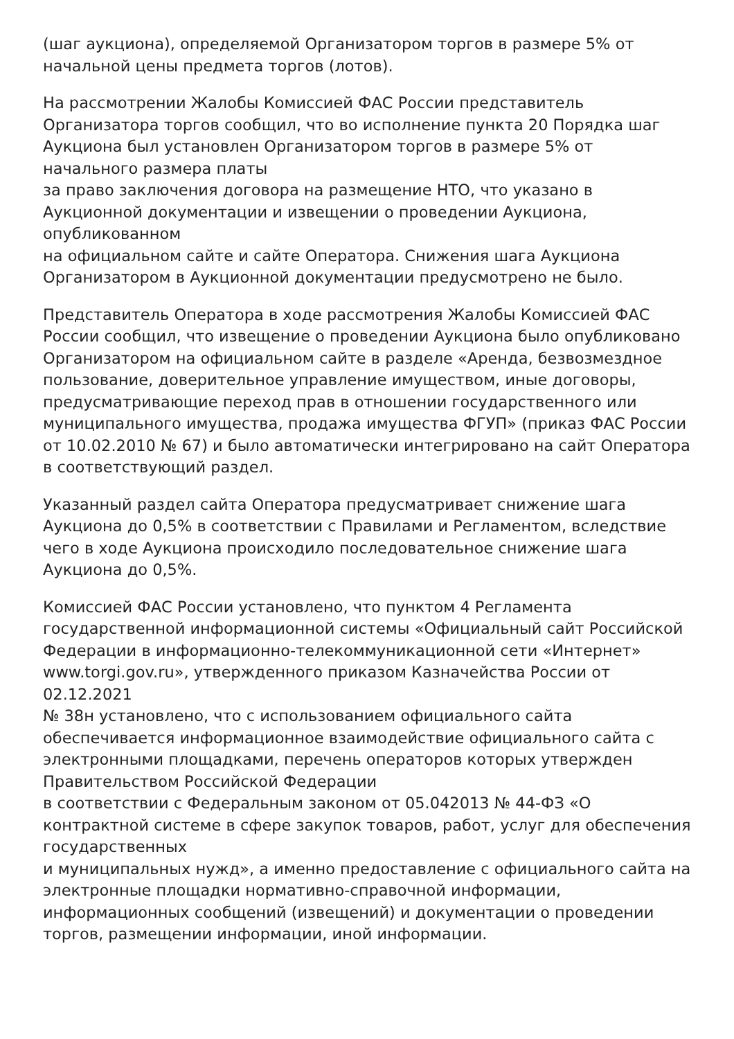(шаг аукциона), определяемой Организатором торгов в размере 5% от начальной цены предмета торгов (лотов).
На рассмотрении Жалобы Комиссией ФАС России представитель Организатора торгов сообщил, что во исполнение пункта 20 Порядка шаг Аукциона был установлен Организатором торгов в размере 5% от начального размера платы
за право заключения договора на размещение НТО, что указано в Аукционной документации и извещении о проведении Аукциона, опубликованном
на официальном сайте и сайте Оператора. Снижения шага Аукциона Организатором в Аукционной документации предусмотрено не было.
Представитель Оператора в ходе рассмотрения Жалобы Комиссией ФАС России сообщил, что извещение о проведении Аукциона было опубликовано Организатором на официальном сайте в разделе «Аренда, безвозмездное пользование, доверительное управление имуществом, иные договоры, предусматривающие переход прав в отношении государственного или муниципального имущества, продажа имущества ФГУП» (приказ ФАС России
от 10.02.2010 № 67) и было автоматически интегрировано на сайт Оператора
в соответствующий раздел.
Указанный раздел сайта Оператора предусматривает снижение шага Аукциона до 0,5% в соответствии с Правилами и Регламентом, вследствие чего в ходе Аукциона происходило последовательное снижение шага Аукциона до 0,5%.
Комиссией ФАС России установлено, что пунктом 4 Регламента государственной информационной системы «Официальный сайт Российской Федерации в информационно-телекоммуникационной сети «Интернет» www.torgi.gov.ru», утвержденного приказом Казначейства России от 02.12.2021
№ 38н установлено, что с использованием официального сайта обеспечивается информационное взаимодействие официального сайта с электронными площадками, перечень операторов которых утвержден Правительством Российской Федерации
в соответствии с Федеральным законом от 05.042013 № 44-ФЗ «О контрактной системе в сфере закупок товаров, работ, услуг для обеспечения государственных
и муниципальных нужд», а именно предоставление с официального сайта на электронные площадки нормативно-справочной информации, информационных сообщений (извещений) и документации о проведении торгов, размещении информации, иной информации.